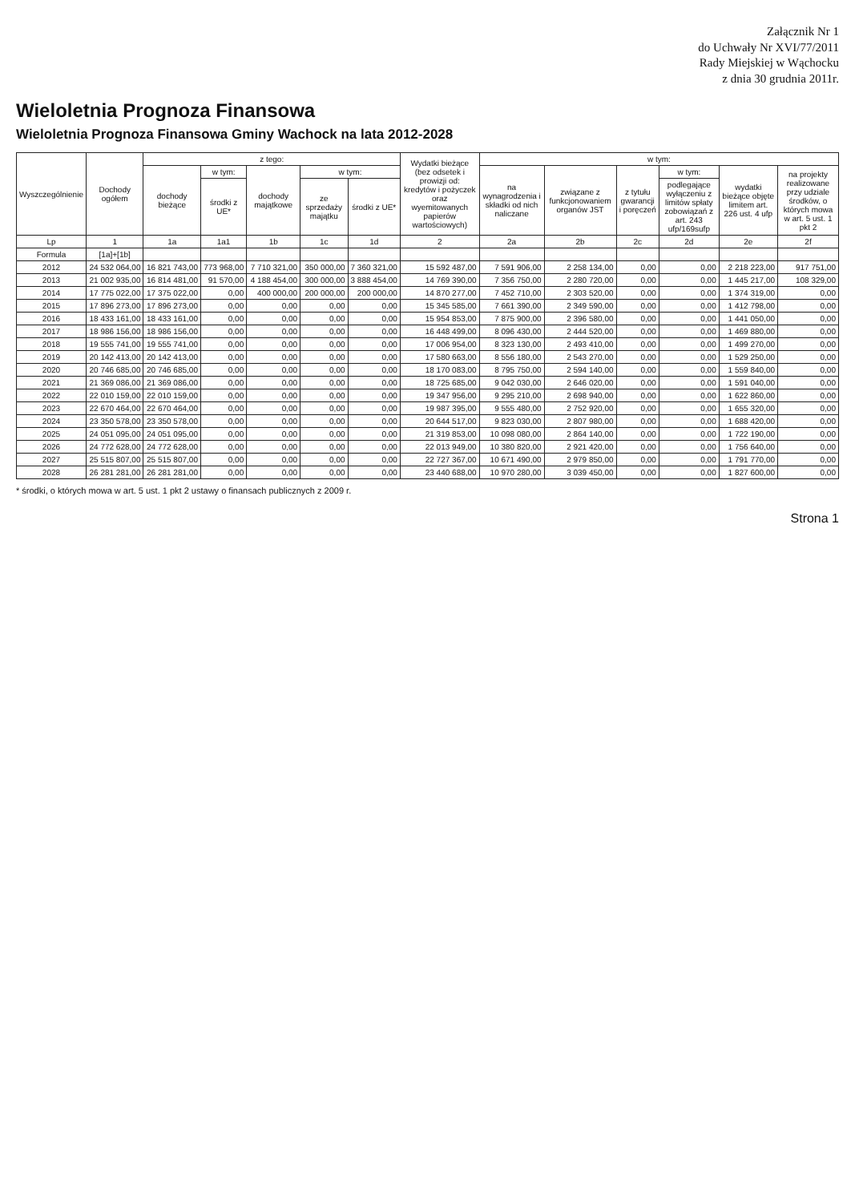Załącznik Nr 1
do Uchwały Nr XVI/77/2011
Rady Miejskiej w Wąchocku
z dnia 30 grudnia 2011r.
Wieloletnia Prognoza Finansowa
Wieloletnia Prognoza Finansowa Gminy Wachock na lata 2012-2028
| Wyszczególnienie | Dochody ogółem | z tego: | | | | | Wydatki bieżące (bez odsetek i prowizji od: kredytów i pożyczek oraz wyemitowanych papierów wartościowych) | w tym: | | | | | |
| --- | --- | --- | --- | --- | --- | --- | --- | --- | --- | --- | --- | --- | --- |
| | | dochody bieżące | w tym: | dochody majątkowe | w tym: | | | na wynagrodzenia i składki od nich naliczane | związane z funkcjonowaniem organów JST | z tytułu gwarancji i poręczeń | w tym: | wydatki bieżące objęte limitem art. 226 ust. 4 ufp | na projekty realizowane przy udziale środków, o których mowa w art. 5 ust. 1 pkt 2 |
| | | | środki z UE* | | ze sprzedaży majątku | środki z UE* | | | | | podlegające wyłączeniu z limitów spłaty zobowiązań z art. 243 ufp/169sufp | | |
| Lp | 1 | 1a | 1a1 | 1b | 1c | 1d | 2 | 2a | 2b | 2c | 2d | 2e | 2f |
| Formula | [1a]+[1b] | | | | | | | | | | | | |
| 2012 | 24 532 064,00 | 16 821 743,00 | 773 968,00 | 7 710 321,00 | 350 000,00 | 7 360 321,00 | 15 592 487,00 | 7 591 906,00 | 2 258 134,00 | 0,00 | 0,00 | 2 218 223,00 | 917 751,00 |
| 2013 | 21 002 935,00 | 16 814 481,00 | 91 570,00 | 4 188 454,00 | 300 000,00 | 3 888 454,00 | 14 769 390,00 | 7 356 750,00 | 2 280 720,00 | 0,00 | 0,00 | 1 445 217,00 | 108 329,00 |
| 2014 | 17 775 022,00 | 17 375 022,00 | 0,00 | 400 000,00 | 200 000,00 | 200 000,00 | 14 870 277,00 | 7 452 710,00 | 2 303 520,00 | 0,00 | 0,00 | 1 374 319,00 | 0,00 |
| 2015 | 17 896 273,00 | 17 896 273,00 | 0,00 | 0,00 | 0,00 | 0,00 | 15 345 585,00 | 7 661 390,00 | 2 349 590,00 | 0,00 | 0,00 | 1 412 798,00 | 0,00 |
| 2016 | 18 433 161,00 | 18 433 161,00 | 0,00 | 0,00 | 0,00 | 0,00 | 15 954 853,00 | 7 875 900,00 | 2 396 580,00 | 0,00 | 0,00 | 1 441 050,00 | 0,00 |
| 2017 | 18 986 156,00 | 18 986 156,00 | 0,00 | 0,00 | 0,00 | 0,00 | 16 448 499,00 | 8 096 430,00 | 2 444 520,00 | 0,00 | 0,00 | 1 469 880,00 | 0,00 |
| 2018 | 19 555 741,00 | 19 555 741,00 | 0,00 | 0,00 | 0,00 | 0,00 | 17 006 954,00 | 8 323 130,00 | 2 493 410,00 | 0,00 | 0,00 | 1 499 270,00 | 0,00 |
| 2019 | 20 142 413,00 | 20 142 413,00 | 0,00 | 0,00 | 0,00 | 0,00 | 17 580 663,00 | 8 556 180,00 | 2 543 270,00 | 0,00 | 0,00 | 1 529 250,00 | 0,00 |
| 2020 | 20 746 685,00 | 20 746 685,00 | 0,00 | 0,00 | 0,00 | 0,00 | 18 170 083,00 | 8 795 750,00 | 2 594 140,00 | 0,00 | 0,00 | 1 559 840,00 | 0,00 |
| 2021 | 21 369 086,00 | 21 369 086,00 | 0,00 | 0,00 | 0,00 | 0,00 | 18 725 685,00 | 9 042 030,00 | 2 646 020,00 | 0,00 | 0,00 | 1 591 040,00 | 0,00 |
| 2022 | 22 010 159,00 | 22 010 159,00 | 0,00 | 0,00 | 0,00 | 0,00 | 19 347 956,00 | 9 295 210,00 | 2 698 940,00 | 0,00 | 0,00 | 1 622 860,00 | 0,00 |
| 2023 | 22 670 464,00 | 22 670 464,00 | 0,00 | 0,00 | 0,00 | 0,00 | 19 987 395,00 | 9 555 480,00 | 2 752 920,00 | 0,00 | 0,00 | 1 655 320,00 | 0,00 |
| 2024 | 23 350 578,00 | 23 350 578,00 | 0,00 | 0,00 | 0,00 | 0,00 | 20 644 517,00 | 9 823 030,00 | 2 807 980,00 | 0,00 | 0,00 | 1 688 420,00 | 0,00 |
| 2025 | 24 051 095,00 | 24 051 095,00 | 0,00 | 0,00 | 0,00 | 0,00 | 21 319 853,00 | 10 098 080,00 | 2 864 140,00 | 0,00 | 0,00 | 1 722 190,00 | 0,00 |
| 2026 | 24 772 628,00 | 24 772 628,00 | 0,00 | 0,00 | 0,00 | 0,00 | 22 013 949,00 | 10 380 820,00 | 2 921 420,00 | 0,00 | 0,00 | 1 756 640,00 | 0,00 |
| 2027 | 25 515 807,00 | 25 515 807,00 | 0,00 | 0,00 | 0,00 | 0,00 | 22 727 367,00 | 10 671 490,00 | 2 979 850,00 | 0,00 | 0,00 | 1 791 770,00 | 0,00 |
| 2028 | 26 281 281,00 | 26 281 281,00 | 0,00 | 0,00 | 0,00 | 0,00 | 23 440 688,00 | 10 970 280,00 | 3 039 450,00 | 0,00 | 0,00 | 1 827 600,00 | 0,00 |
* środki, o których mowa w art. 5 ust. 1 pkt 2 ustawy o finansach publicznych z 2009 r.
Strona 1